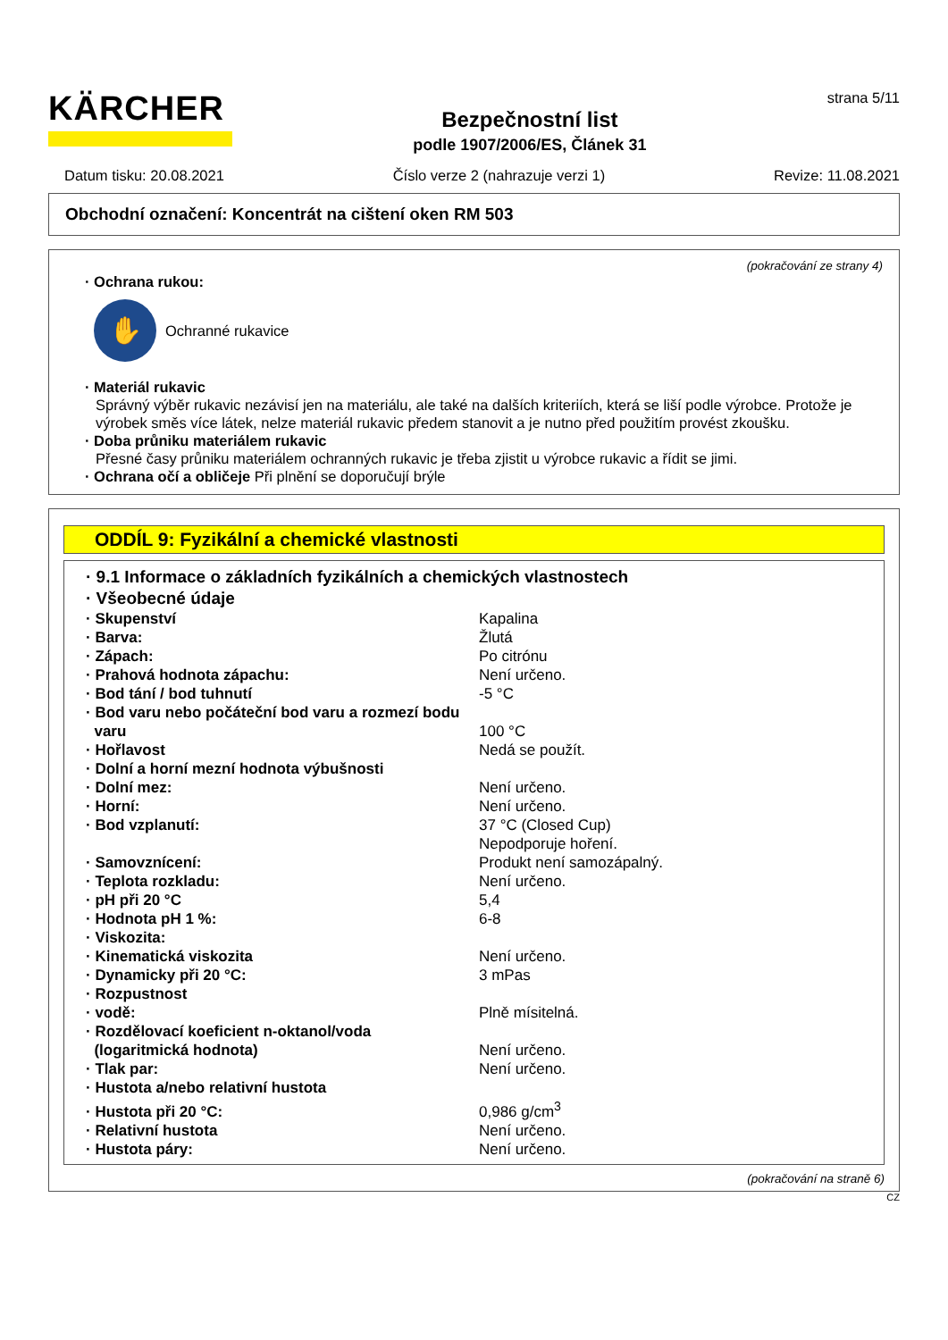KÄRCHER
Bezpečnostní list
podle 1907/2006/ES, Článek 31
strana 5/11
Datum tisku: 20.08.2021 Číslo verze 2 (nahrazuje verzi 1) Revize: 11.08.2021
Obchodní označení: Koncentrát na cištení oken RM 503
(pokračování ze strany 4)
· Ochrana rukou:
✋
Ochranné rukavice
· Materiál rukavic
Správný výběr rukavic nezávisí jen na materiálu, ale také na dalších kriteriích, která se liší podle výrobce. Protože je výrobek směs více látek, nelze materiál rukavic předem stanovit a je nutno před použitím provést zkoušku.
· Doba průniku materiálem rukavic
Přesné časy průniku materiálem ochranných rukavic je třeba zjistit u výrobce rukavic a řídit se jimi.
· Ochrana očí a obličeje Při plnění se doporučují brýle
ODDÍL 9: Fyzikální a chemické vlastnosti
· 9.1 Informace o základních fyzikálních a chemických vlastnostech
· Všeobecné údaje
| · Skupenství | Kapalina |
| · Barva: | Žlutá |
| · Zápach: | Po citrónu |
| · Prahová hodnota zápachu: | Není určeno. |
| · Bod tání / bod tuhnutí | -5 °C |
| · Bod varu nebo počáteční bod varu a rozmezí bodu varu | 100 °C |
| · Hořlavost | Nedá se použít. |
| · Dolní a horní mezní hodnota výbušnosti | |
| · Dolní mez: | Není určeno. |
| · Horní: | Není určeno. |
| · Bod vzplanutí: | 37 °C (Closed Cup) Nepodporuje hoření. |
| · Samovznícení: | Produkt není samozápalný. |
| · Teplota rozkladu: | Není určeno. |
| · pH při 20 °C | 5,4 |
| · Hodnota pH 1 %: | 6-8 |
| · Viskozita: | |
| · Kinematická viskozita | Není určeno. |
| · Dynamicky při 20 °C: | 3 mPas |
| · Rozpustnost | |
| · vodě: | Plně mísitelná. |
| · Rozdělovací koeficient n-oktanol/voda (logaritmická hodnota) | Není určeno. |
| · Tlak par: | Není určeno. |
| · Hustota a/nebo relativní hustota | |
| · Hustota při 20 °C: | 0,986 g/cm<sup>3</sup> |
| · Relativní hustota | Není určeno. |
| · Hustota páry: | Není určeno. |
(pokračování na straně 6)
CZ